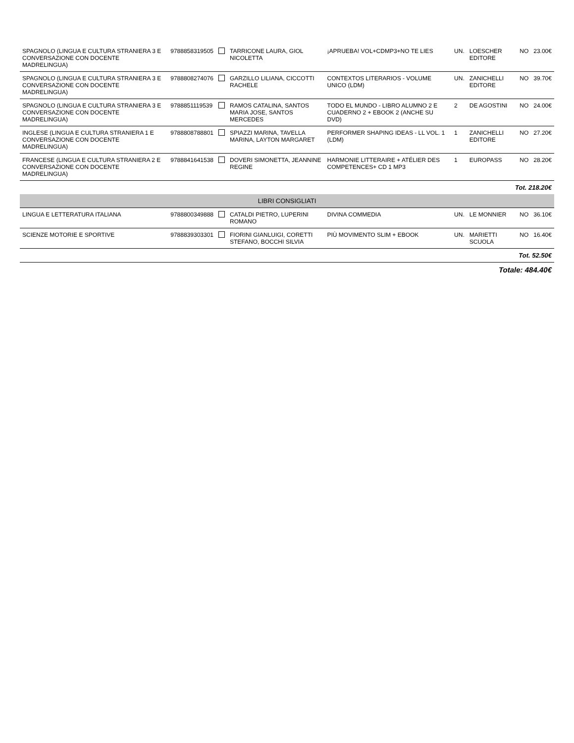| SPAGNOLO (LINGUA E CULTURA STRANIERA 3 E CONVERSAZIONE CON DOCENTE MADRELINGUA) | 9788858319505 | | TARRICONE LAURA, GIOL NICOLETTA | ¡APRUEBA! VOL+CDMP3+NO TE LIES | UN. | LOESCHER EDITORE | NO | 23.00€ |
| SPAGNOLO (LINGUA E CULTURA STRANIERA 3 E CONVERSAZIONE CON DOCENTE MADRELINGUA) | 9788808274076 | | GARZILLO LILIANA, CICCOTTI RACHELE | CONTEXTOS LITERARIOS - VOLUME UNICO (LDM) | UN. | ZANICHELLI EDITORE | NO | 39.70€ |
| SPAGNOLO (LINGUA E CULTURA STRANIERA 3 E CONVERSAZIONE CON DOCENTE MADRELINGUA) | 9788851119539 | | RAMOS CATALINA, SANTOS MARIA JOSE, SANTOS MERCEDES | TODO EL MUNDO - LIBRO ALUMNO 2 E CUADERNO 2 + EBOOK 2 (ANCHE SU DVD) | 2 | DE AGOSTINI | NO | 24.00€ |
| INGLESE (LINGUA E CULTURA STRANIERA 1 E CONVERSAZIONE CON DOCENTE MADRELINGUA) | 9788808788801 | | SPIAZZI MARINA, TAVELLA MARINA, LAYTON MARGARET | PERFORMER SHAPING IDEAS - LL VOL. 1 (LDM) | 1 | ZANICHELLI EDITORE | NO | 27.20€ |
| FRANCESE (LINGUA E CULTURA STRANIERA 2 E CONVERSAZIONE CON DOCENTE MADRELINGUA) | 9788841641538 | | DOVERI SIMONETTA, JEANNINE REGINE | HARMONIE LITTERAIRE + ATÉLIER DES COMPETENCES+ CD 1 MP3 | 1 | EUROPASS | NO | 28.20€ |
| Tot. 218.20€ | | | | | | | | |
| LIBRI CONSIGLIATI | | | | | | | | |
| LINGUA E LETTERATURA ITALIANA | 9788800349888 | | CATALDI PIETRO, LUPERINI ROMANO | DIVINA COMMEDIA | UN. | LE MONNIER | NO | 36.10€ |
| SCIENZE MOTORIE E SPORTIVE | 9788839303301 | | FIORINI GIANLUIGI, CORETTI STEFANO, BOCCHI SILVIA | PIÙ MOVIMENTO SLIM + EBOOK | UN. | MARIETTI SCUOLA | NO | 16.40€ |
| Tot. 52.50€ | | | | | | | | |
| Totale: 484.40€ | | | | | | | | |